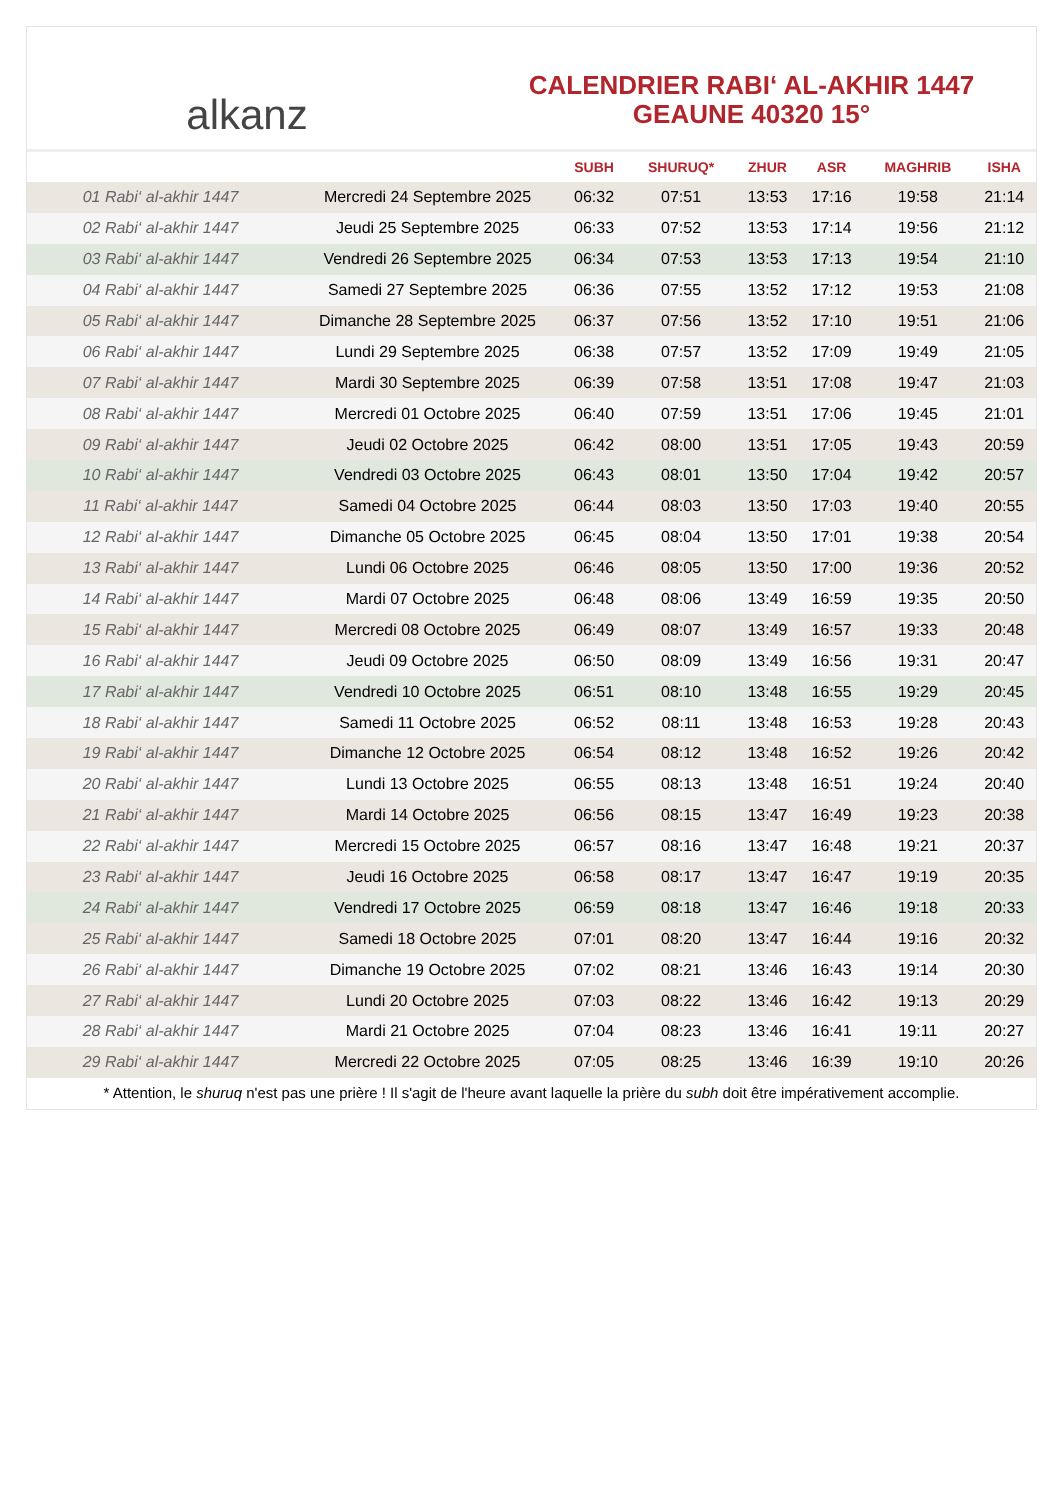alkanz
CALENDRIER RABI‘ AL-AKHIR 1447
GEAUNE 40320 15°
| | | SUBH | SHURUQ* | ZHUR | ASR | MAGHRIB | ISHA |
| --- | --- | --- | --- | --- | --- | --- | --- |
| 01 Rabi‘ al-akhir 1447 | Mercredi 24 Septembre 2025 | 06:32 | 07:51 | 13:53 | 17:16 | 19:58 | 21:14 |
| 02 Rabi‘ al-akhir 1447 | Jeudi 25 Septembre 2025 | 06:33 | 07:52 | 13:53 | 17:14 | 19:56 | 21:12 |
| 03 Rabi‘ al-akhir 1447 | Vendredi 26 Septembre 2025 | 06:34 | 07:53 | 13:53 | 17:13 | 19:54 | 21:10 |
| 04 Rabi‘ al-akhir 1447 | Samedi 27 Septembre 2025 | 06:36 | 07:55 | 13:52 | 17:12 | 19:53 | 21:08 |
| 05 Rabi‘ al-akhir 1447 | Dimanche 28 Septembre 2025 | 06:37 | 07:56 | 13:52 | 17:10 | 19:51 | 21:06 |
| 06 Rabi‘ al-akhir 1447 | Lundi 29 Septembre 2025 | 06:38 | 07:57 | 13:52 | 17:09 | 19:49 | 21:05 |
| 07 Rabi‘ al-akhir 1447 | Mardi 30 Septembre 2025 | 06:39 | 07:58 | 13:51 | 17:08 | 19:47 | 21:03 |
| 08 Rabi‘ al-akhir 1447 | Mercredi 01 Octobre 2025 | 06:40 | 07:59 | 13:51 | 17:06 | 19:45 | 21:01 |
| 09 Rabi‘ al-akhir 1447 | Jeudi 02 Octobre 2025 | 06:42 | 08:00 | 13:51 | 17:05 | 19:43 | 20:59 |
| 10 Rabi‘ al-akhir 1447 | Vendredi 03 Octobre 2025 | 06:43 | 08:01 | 13:50 | 17:04 | 19:42 | 20:57 |
| 11 Rabi‘ al-akhir 1447 | Samedi 04 Octobre 2025 | 06:44 | 08:03 | 13:50 | 17:03 | 19:40 | 20:55 |
| 12 Rabi‘ al-akhir 1447 | Dimanche 05 Octobre 2025 | 06:45 | 08:04 | 13:50 | 17:01 | 19:38 | 20:54 |
| 13 Rabi‘ al-akhir 1447 | Lundi 06 Octobre 2025 | 06:46 | 08:05 | 13:50 | 17:00 | 19:36 | 20:52 |
| 14 Rabi‘ al-akhir 1447 | Mardi 07 Octobre 2025 | 06:48 | 08:06 | 13:49 | 16:59 | 19:35 | 20:50 |
| 15 Rabi‘ al-akhir 1447 | Mercredi 08 Octobre 2025 | 06:49 | 08:07 | 13:49 | 16:57 | 19:33 | 20:48 |
| 16 Rabi‘ al-akhir 1447 | Jeudi 09 Octobre 2025 | 06:50 | 08:09 | 13:49 | 16:56 | 19:31 | 20:47 |
| 17 Rabi‘ al-akhir 1447 | Vendredi 10 Octobre 2025 | 06:51 | 08:10 | 13:48 | 16:55 | 19:29 | 20:45 |
| 18 Rabi‘ al-akhir 1447 | Samedi 11 Octobre 2025 | 06:52 | 08:11 | 13:48 | 16:53 | 19:28 | 20:43 |
| 19 Rabi‘ al-akhir 1447 | Dimanche 12 Octobre 2025 | 06:54 | 08:12 | 13:48 | 16:52 | 19:26 | 20:42 |
| 20 Rabi‘ al-akhir 1447 | Lundi 13 Octobre 2025 | 06:55 | 08:13 | 13:48 | 16:51 | 19:24 | 20:40 |
| 21 Rabi‘ al-akhir 1447 | Mardi 14 Octobre 2025 | 06:56 | 08:15 | 13:47 | 16:49 | 19:23 | 20:38 |
| 22 Rabi‘ al-akhir 1447 | Mercredi 15 Octobre 2025 | 06:57 | 08:16 | 13:47 | 16:48 | 19:21 | 20:37 |
| 23 Rabi‘ al-akhir 1447 | Jeudi 16 Octobre 2025 | 06:58 | 08:17 | 13:47 | 16:47 | 19:19 | 20:35 |
| 24 Rabi‘ al-akhir 1447 | Vendredi 17 Octobre 2025 | 06:59 | 08:18 | 13:47 | 16:46 | 19:18 | 20:33 |
| 25 Rabi‘ al-akhir 1447 | Samedi 18 Octobre 2025 | 07:01 | 08:20 | 13:47 | 16:44 | 19:16 | 20:32 |
| 26 Rabi‘ al-akhir 1447 | Dimanche 19 Octobre 2025 | 07:02 | 08:21 | 13:46 | 16:43 | 19:14 | 20:30 |
| 27 Rabi‘ al-akhir 1447 | Lundi 20 Octobre 2025 | 07:03 | 08:22 | 13:46 | 16:42 | 19:13 | 20:29 |
| 28 Rabi‘ al-akhir 1447 | Mardi 21 Octobre 2025 | 07:04 | 08:23 | 13:46 | 16:41 | 19:11 | 20:27 |
| 29 Rabi‘ al-akhir 1447 | Mercredi 22 Octobre 2025 | 07:05 | 08:25 | 13:46 | 16:39 | 19:10 | 20:26 |
* Attention, le shuruq n'est pas une prière ! Il s'agit de l'heure avant laquelle la prière du subh doit être impérativement accomplie.